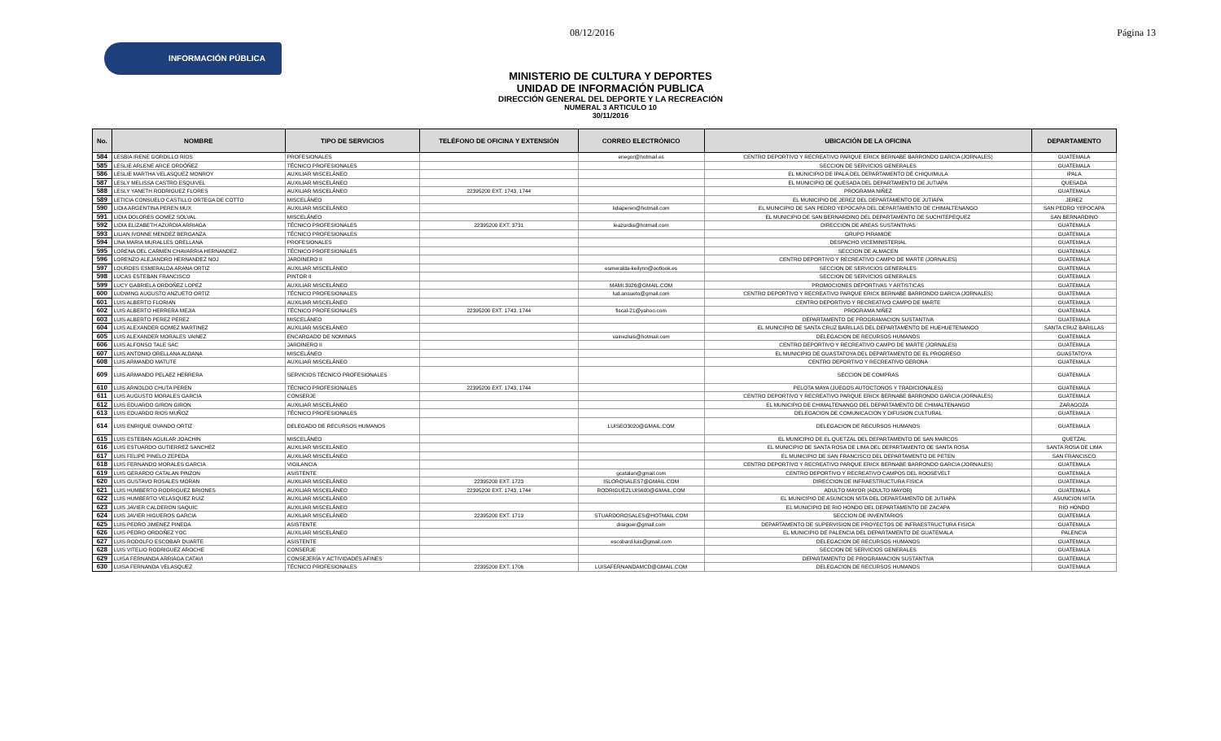08/12/2016 Página 13
INFORMACIÓN PÚBLICA
MINISTERIO DE CULTURA Y DEPORTES
UNIDAD DE INFORMACIÓN PUBLICA
DIRECCIÓN GENERAL DEL DEPORTE Y LA RECREACIÓN
NUMERAL 3 ARTICULO 10
30/11/2016
| No. | NOMBRE | TIPO DE SERVICIOS | TELÉFONO DE OFICINA Y EXTENSIÓN | CORREO ELECTRÓNICO | UBICACIÓN DE LA OFICINA | DEPARTAMENTO |
| --- | --- | --- | --- | --- | --- | --- |
| 584 | LESBIA IRENE GORDILLO RIOS | PROFESIONALES | | enegor@hotmail.es | CENTRO DEPORTIVO Y RECREATIVO PARQUE ERICK BERNABE BARRONDO GARCIA (JORNALES) | GUATEMALA |
| 585 | LESLIE ARLENE ARCE ORDÓÑEZ | TÉCNICO PROFESIONALES | | | SECCION DE SERVICIOS GENERALES | GUATEMALA |
| 586 | LESLIE MARTHA VELASQUEZ MONROY | AUXILIAR MISCELÁNEO | | | EL MUNICIPIO DE IPALA DEL DEPARTAMENTO DE CHIQUIMULA | IPALA |
| 587 | LESLY MELISSA CASTRO ESQUIVEL | AUXILIAR MISCELÁNEO | | | EL MUNICIPIO DE QUESADA DEL DEPARTAMENTO DE JUTIAPA | QUESADA |
| 588 | LESLY YANETH RODRIGUEZ FLORES | AUXILIAR MISCELÁNEO | 22395200 EXT. 1743, 1744 | | PROGRAMA NIÑEZ | GUATEMALA |
| 589 | LETICIA CONSUELO CASTILLO ORTEGA DE COTTO | MISCELÁNEO | | | EL MUNICIPIO DE JEREZ DEL DEPARTAMENTO DE JUTIAPA | JEREZ |
| 590 | LIDIA ARGENTINA PEREN MUX | AUXILIAR MISCELÁNEO | | lidiaperen@hotmail.com | EL MUNICIPIO DE SAN PEDRO YEPOCAPA DEL DEPARTAMENTO DE CHIMALTENANGO | SAN PEDRO YEPOCAPA |
| 591 | LIDIA DOLORES GOMEZ SOLVAL | MISCELÁNEO | | | EL MUNICIPIO DE SAN BERNARDINO DEL DEPARTAMENTO DE SUCHITEPEQUEZ | SAN BERNARDINO |
| 592 | LIDIA ELIZABETH AZURDIA ARRIAGA | TÉCNICO PROFESIONALES | 22395200 EXT. 3731 | leazurdia@hotmail.com | DIRECCION DE AREAS SUSTANTIVAS | GUATEMALA |
| 593 | LILIAN IVONNE MENDEZ BERGANZA | TÉCNICO PROFESIONALES | | | GRUPO PIRAMIDE | GUATEMALA |
| 594 | LINA MARIA MURALLES ORELLANA | PROFESIONALES | | | DESPACHO VICEMINISTERIAL | GUATEMALA |
| 595 | LORENA DEL CARMEN CHAVARRIA HERNANDEZ | TÉCNICO PROFESIONALES | | | SECCION DE ALMACEN | GUATEMALA |
| 596 | LORENZO ALEJANDRO HERNANDEZ NOJ | JARDINERO II | | | CENTRO DEPORTIVO Y RECREATIVO CAMPO DE MARTE (JORNALES) | GUATEMALA |
| 597 | LOURDES ESMERALDA ARANA ORTIZ | AUXILIAR MISCELÁNEO | | esmeralda-keilynn@ootlook.es | SECCION DE SERVICIOS GENERALES | GUATEMALA |
| 598 | LUCAS ESTEBAN FRANCISCO | PINTOR II | | | SECCION DE SERVICIOS GENERALES | GUATEMALA |
| 599 | LUCY GABRIELA ORDOÑEZ LOPEZ | AUXILIAR MISCELÁNEO | | MAMI.3026@GMAIL.COM | PROMOCIONES DEPORTIVAS Y ARTISTICAS | GUATEMALA |
| 600 | LUDWING AUGUSTO ANZUETO ORTIZ | TÉCNICO PROFESIONALES | | lud.ansueto@gmail.com | CENTRO DEPORTIVO Y RECREATIVO PARQUE ERICK BERNABE BARRONDO GARCIA (JORNALES) | GUATEMALA |
| 601 | LUIS ALBERTO FLORIAN | AUXILIAR MISCELÁNEO | | | CENTRO DEPORTIVO Y RECREATIVO CAMPO DE MARTE | GUATEMALA |
| 602 | LUIS ALBERTO HERRERA MEJIA | TÉCNICO PROFESIONALES | 22395200 EXT. 1743, 1744 | fiscal-21@yahoo.com | PROGRAMA NIÑEZ | GUATEMALA |
| 603 | LUIS ALBERTO PEREZ PEREZ | MISCELÁNEO | | | DEPARTAMENTO DE PROGRAMACION SUSTANTIVA | GUATEMALA |
| 604 | LUIS ALEXANDER GOMEZ MARTINEZ | AUXILIAR MISCELÁNEO | | | EL MUNICIPIO DE SANTA CRUZ BARILLAS DEL DEPARTAMENTO DE HUEHUETENANGO | SANTA CRUZ BARILLAS |
| 605 | LUIS ALEXANDER MORALES VAINEZ | ENCARGADO DE NOMINAS | | vainezluis@hotmail.com | DELEGACION DE RECURSOS HUMANOS | GUATEMALA |
| 606 | LUIS ALFONSO TALE SAC | JARDINERO II | | | CENTRO DEPORTIVO Y RECREATIVO CAMPO DE MARTE (JORNALES) | GUATEMALA |
| 607 | LUIS ANTONIO ORELLANA ALDANA | MISCELÁNEO | | | EL MUNICIPIO DE GUASTATOYA DEL DEPARTAMENTO DE EL PROGRESO | GUASTATOYA |
| 608 | LUIS ARMANDO MATUTE | AUXILIAR MISCELÁNEO | | | CENTRO DEPORTIVO Y RECREATIVO GERONA | GUATEMALA |
| 609 | LUIS ARMANDO PELAEZ HERRERA | SERVICIOS TÉCNICO PROFESIONALES | | | SECCION DE COMPRAS | GUATEMALA |
| 610 | LUIS ARNOLDO CHUTA PEREN | TÉCNICO PROFESIONALES | 22395200 EXT. 1743, 1744 | | PELOTA MAYA (JUEGOS AUTOCTONOS Y TRADICIONALES) | GUATEMALA |
| 611 | LUIS AUGUSTO MORALES GARCIA | CONSERJE | | | CENTRO DEPORTIVO Y RECREATIVO PARQUE ERICK BERNABE BARRONDO GARCIA (JORNALES) | GUATEMALA |
| 612 | LUIS EDUARDO GIRON GIRON | AUXILIAR MISCELÁNEO | | | EL MUNICIPIO DE CHIMALTENANGO DEL DEPARTAMENTO DE CHIMALTENANGO | ZARAGOZA |
| 613 | LUIS EDUARDO RIOS MUÑOZ | TÉCNICO PROFESIONALES | | | DELEGACION DE COMUNICACION Y DIFUSION CULTURAL | GUATEMALA |
| 614 | LUIS ENRIQUE OVANDO ORTIZ | DELEGADO DE RECURSOS HUMANOS | | LUISEO3020@GMAIL.COM | DELEGACION DE RECURSOS HUMANOS | GUATEMALA |
| 615 | LUIS ESTEBAN AGUILAR JOACHIN | MISCELÁNEO | | | EL MUNICIPIO DE EL QUETZAL DEL DEPARTAMENTO DE SAN MARCOS | QUETZAL |
| 616 | LUIS ESTUARDO GUTIERREZ SANCHEZ | AUXILIAR MISCELÁNEO | | | EL MUNICIPIO DE SANTA ROSA DE LIMA DEL DEPARTAMENTO DE SANTA ROSA | SANTA ROSA DE LIMA |
| 617 | LUIS FELIPE PINELO ZEPEDA | AUXILIAR MISCELÁNEO | | | EL MUNICIPIO DE SAN FRANCISCO DEL DEPARTAMENTO DE PETEN | SAN FRANCISCO |
| 618 | LUIS FERNANDO MORALES GARCIA | VIGILANCIA | | | CENTRO DEPORTIVO Y RECREATIVO PARQUE ERICK BERNABE BARRONDO GARCIA (JORNALES) | GUATEMALA |
| 619 | LUIS GERARDO CATALAN PINZON | ASISTENTE | | gcatalan@gmail.com | CENTRO DEPORTIVO Y RECREATIVO CAMPOS DEL ROOSEVELT | GUATEMALA |
| 620 | LUIS GUSTAVO ROSALES MORAN | AUXILIAR MISCELÁNEO | 22395200 EXT. 1723 | ISLOROSALES7@GMAIL.COM | DIRECCION DE INFRAESTRUCTURA FISICA | GUATEMALA |
| 621 | LUIS HUMBERTO RODRIGUEZ BRIONES | AUXILIAR MISCELÁNEO | 22395200 EXT. 1743, 1744 | RODRIGUEZLUIS600@GMAIL.COM | ADULTO MAYOR (ADULTO MAYOR) | GUATEMALA |
| 622 | LUIS HUMBERTO VELASQUEZ RUIZ | AUXILIAR MISCELÁNEO | | | EL MUNICIPIO DE ASUNCION MITA DEL DEPARTAMENTO DE JUTIAPA | ASUNCION MITA |
| 623 | LUIS JAVIER CALDERON SAQUIC | AUXILIAR MISCELÁNEO | | | EL MUNICIPIO DE RIO HONDO DEL DEPARTAMENTO DE ZACAPA | RIO HONDO |
| 624 | LUIS JAVIER HIGUEROS GARCIA | AUXILIAR MISCELÁNEO | 22395200 EXT. 1719 | STUARDOROSALES@HOTMAIL.COM | SECCION DE INVENTARIOS | GUATEMALA |
| 625 | LUIS PEDRO JIMENEZ PINEDA | ASISTENTE | | draiguer@gmail.com | DEPARTAMENTO DE SUPERVISION DE PROYECTOS DE INFRAESTRUCTURA FISICA | GUATEMALA |
| 626 | LUIS PEDRO ORDOÑEZ YOC | AUXILIAR MISCELÁNEO | | | EL MUNICIPIO DE PALENCIA DEL DEPARTAMENTO DE GUATEMALA | PALENCIA |
| 627 | LUIS RODOLFO ESCOBAR DUARTE | ASISTENTE | | escobard.luis@gmail.com | DELEGACION DE RECURSOS HUMANOS | GUATEMALA |
| 628 | LUIS VITELIO RODRIGUEZ AROCHE | CONSERJE | | | SECCION DE SERVICIOS GENERALES | GUATEMALA |
| 629 | LUISA FERNANDA ARRIAGA CATAVI | CONSEJERÍA Y ACTIVIDADES AFINES | | | DEPARTAMENTO DE PROGRAMACION SUSTANTIVA | GUATEMALA |
| 630 | LUISA FERNANDA VELASQUEZ | TÉCNICO PROFESIONALES | 22395200 EXT. 1706 | LUISAFERNANDAMCD@GMAIL.COM | DELEGACION DE RECURSOS HUMANOS | GUATEMALA |